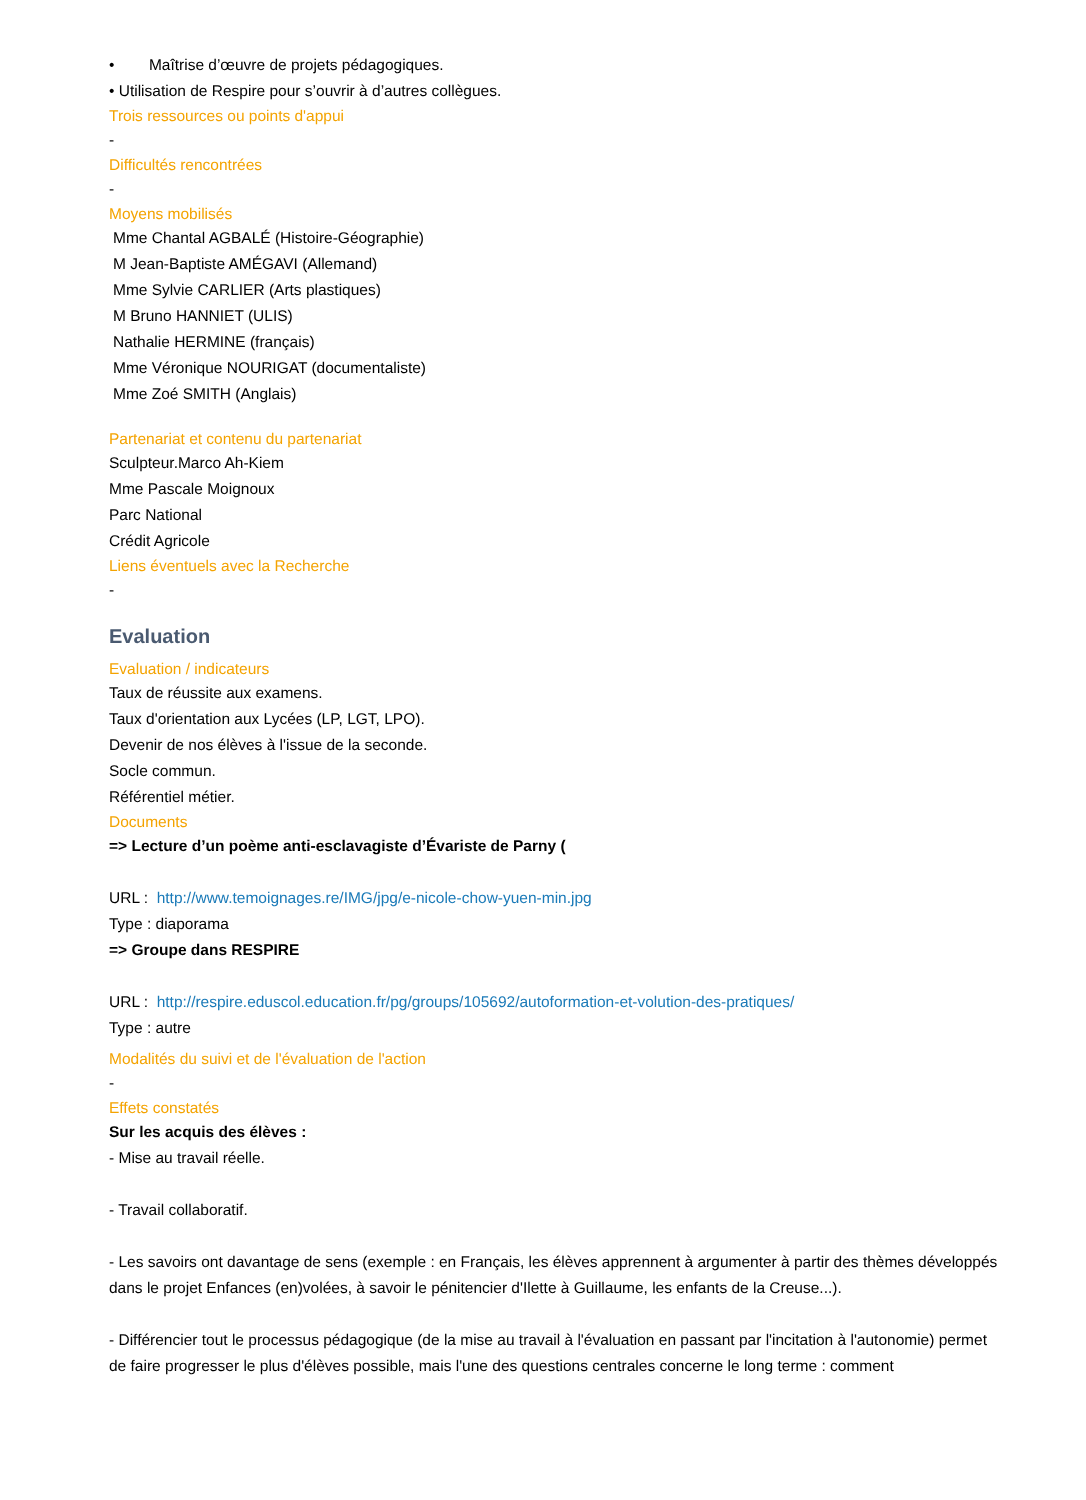• Maîtrise d’œuvre de projets pédagogiques.
• Utilisation de Respire pour s’ouvrir à d’autres collègues.
Trois ressources ou points d'appui
-
Difficultés rencontrées
-
Moyens mobilisés
Mme Chantal AGBALÉ (Histoire-Géographie)
M Jean-Baptiste AMÉGAVI (Allemand)
Mme Sylvie CARLIER (Arts plastiques)
M Bruno HANNIET (ULIS)
Nathalie HERMINE (français)
Mme Véronique NOURIGAT (documentaliste)
Mme Zoé SMITH (Anglais)
Partenariat et contenu du partenariat
Sculpteur.Marco Ah-Kiem
Mme Pascale Moignoux
Parc National
Crédit Agricole
Liens éventuels avec la Recherche
-
Evaluation
Evaluation / indicateurs
Taux de réussite aux examens.
Taux d'orientation aux Lycées (LP, LGT, LPO).
Devenir de nos élèves à l'issue de la seconde.
Socle commun.
Référentiel métier.
Documents
=> Lecture d’un poème anti-esclavagiste d’Évariste de Parny (
URL : http://www.temoignages.re/IMG/jpg/e-nicole-chow-yuen-min.jpg
Type : diaporama
=> Groupe dans RESPIRE
URL : http://respire.eduscol.education.fr/pg/groups/105692/autoformation-et-volution-des-pratiques/
Type : autre
Modalités du suivi et de l'évaluation de l'action
-
Effets constatés
Sur les acquis des élèves :
- Mise au travail réelle.
- Travail collaboratif.
- Les savoirs ont davantage de sens (exemple : en Français, les élèves apprennent à argumenter à partir des thèmes développés dans le projet Enfances (en)volées, à savoir le pénitencier d'Ilette à Guillaume, les enfants de la Creuse...).
- Différencier tout le processus pédagogique (de la mise au travail à l'évaluation en passant par l'incitation à l'autonomie) permet de faire progresser le plus d'élèves possible, mais l'une des questions centrales concerne le long terme : comment